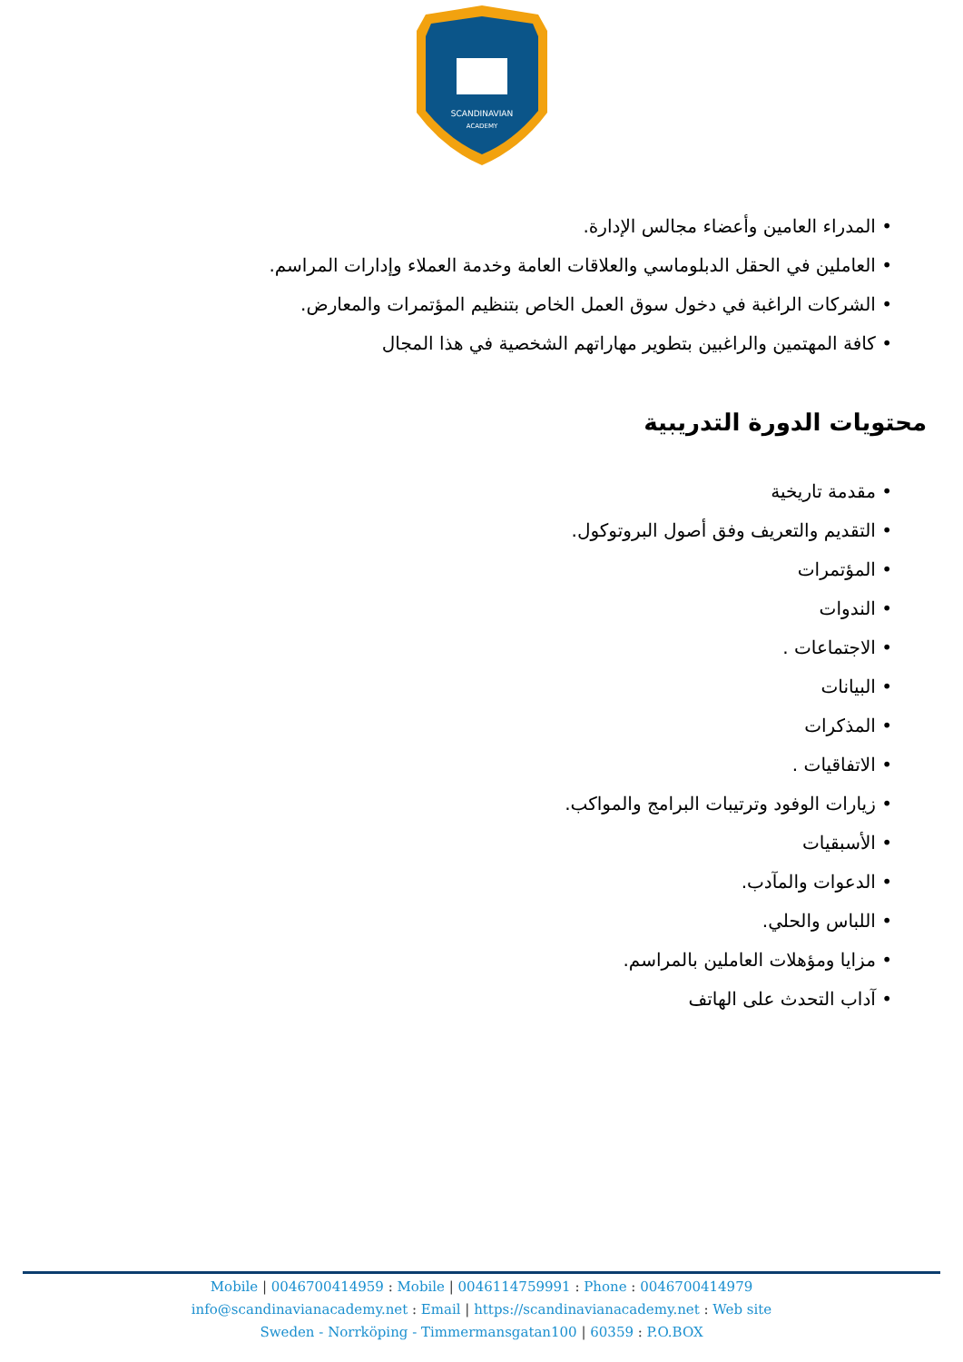SCANDINAVIAN
ACADEMY
• المدراء العامين وأعضاء مجالس الإدارة.
• العاملين في الحقل الدبلوماسي والعلاقات العامة وخدمة العملاء وإدارات المراسم.
• الشركات الراغبة في دخول سوق العمل الخاص بتنظيم المؤتمرات والمعارض.
• كافة المهتمين والراغبين بتطوير مهاراتهم الشخصية في هذا المجال
محتويات الدورة التدريبية
• مقدمة تاريخية
• التقديم والتعريف وفق أصول البروتوكول.
• المؤتمرات
• الندوات
• الاجتماعات .
• البيانات
• المذكرات
• الاتفاقيات .
• زيارات الوفود وترتيبات البرامج والمواكب.
• الأسبقيات
• الدعوات والمآدب.
• اللباس والحلي.
• مزايا ومؤهلات العاملين بالمراسم.
• آداب التحدث على الهاتف
Mobile | 0046700414959 : Mobile | 0046114759991 : Phone : 0046700414979
info@scandinavianacademy.net : Email | https://scandinavianacademy.net : Web site
Sweden - Norrköping - Timmermansgatan100 | 60359 : P.O.BOX